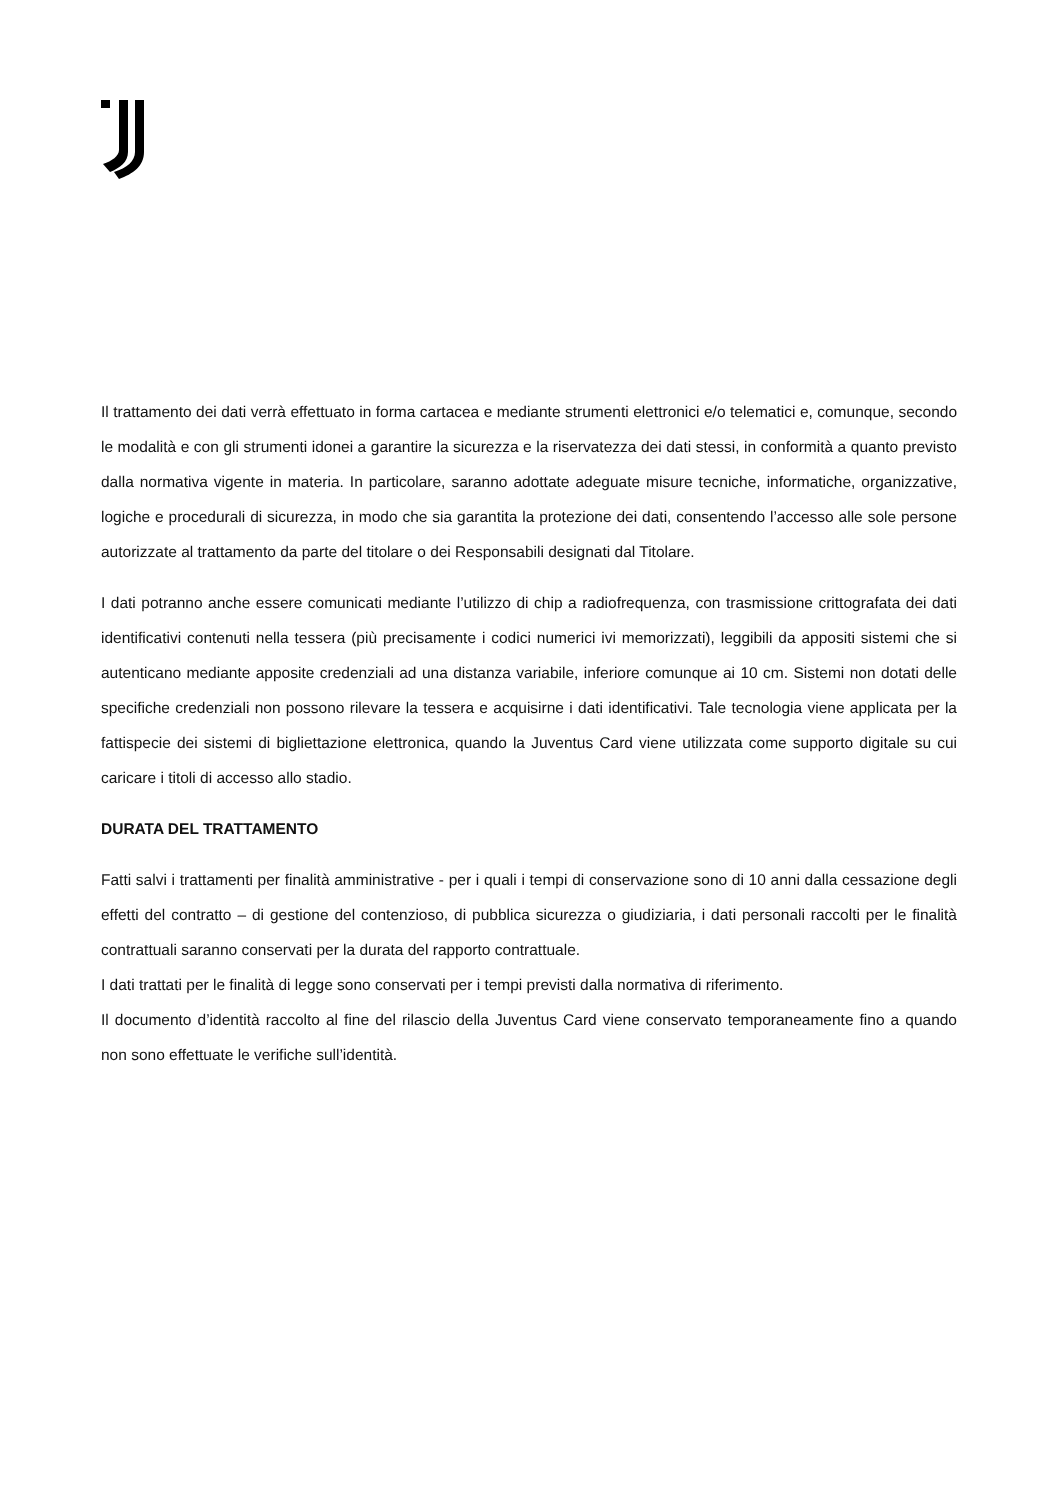Il trattamento dei dati verrà effettuato in forma cartacea e mediante strumenti elettronici e/o telematici e, comunque, secondo le modalità e con gli strumenti idonei a garantire la sicurezza e la riservatezza dei dati stessi, in conformità a quanto previsto dalla normativa vigente in materia. In particolare, saranno adottate adeguate misure tecniche, informatiche, organizzative, logiche e procedurali di sicurezza, in modo che sia garantita la protezione dei dati, consentendo l’accesso alle sole persone autorizzate al trattamento da parte del titolare o dei Responsabili designati dal Titolare.
I dati potranno anche essere comunicati mediante l’utilizzo di chip a radiofrequenza, con trasmissione crittografata dei dati identificativi contenuti nella tessera (più precisamente i codici numerici ivi memorizzati), leggibili da appositi sistemi che si autenticano mediante apposite credenziali ad una distanza variabile, inferiore comunque ai 10 cm. Sistemi non dotati delle specifiche credenziali non possono rilevare la tessera e acquisirne i dati identificativi. Tale tecnologia viene applicata per la fattispecie dei sistemi di bigliettazione elettronica, quando la Juventus Card viene utilizzata come supporto digitale su cui caricare i titoli di accesso allo stadio.
DURATA DEL TRATTAMENTO
Fatti salvi i trattamenti per finalità amministrative - per i quali i tempi di conservazione sono di 10 anni dalla cessazione degli effetti del contratto – di gestione del contenzioso, di pubblica sicurezza o giudiziaria, i dati personali raccolti per le finalità contrattuali saranno conservati per la durata del rapporto contrattuale.
I dati trattati per le finalità di legge sono conservati per i tempi previsti dalla normativa di riferimento.
Il documento d’identità raccolto al fine del rilascio della Juventus Card viene conservato temporaneamente fino a quando non sono effettuate le verifiche sull’identità.